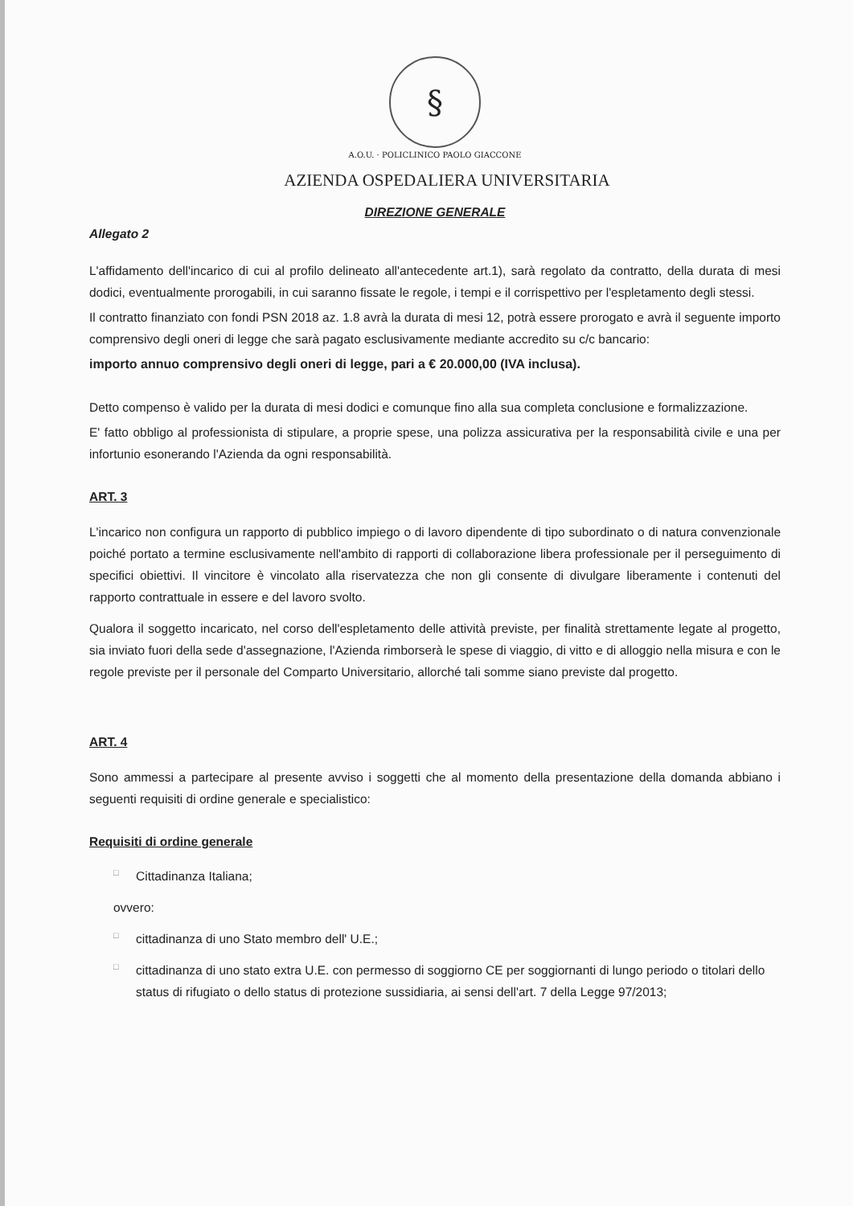§
A.O.U. · POLICLINICO PAOLO GIACCONE
AZIENDA OSPEDALIERA UNIVERSITARIA
DIREZIONE GENERALE
Allegato 2
L'affidamento dell'incarico di cui al profilo delineato all'antecedente art.1), sarà regolato da contratto, della durata di mesi dodici, eventualmente prorogabili, in cui saranno fissate le regole, i tempi e il corrispettivo per l'espletamento degli stessi.
Il contratto finanziato con fondi PSN 2018 az. 1.8 avrà la durata di mesi 12, potrà essere prorogato e avrà il seguente importo comprensivo degli oneri di legge che sarà pagato esclusivamente mediante accredito su c/c bancario:
importo annuo comprensivo degli oneri di legge, pari a € 20.000,00 (IVA inclusa).
Detto compenso è valido per la durata di mesi dodici e comunque fino alla sua completa conclusione e formalizzazione.
E' fatto obbligo al professionista di stipulare, a proprie spese, una polizza assicurativa per la responsabilità civile e una per infortunio esonerando l'Azienda da ogni responsabilità.
ART. 3
L'incarico non configura un rapporto di pubblico impiego o di lavoro dipendente di tipo subordinato o di natura convenzionale poiché portato a termine esclusivamente nell'ambito di rapporti di collaborazione libera professionale per il perseguimento di specifici obiettivi. Il vincitore è vincolato alla riservatezza che non gli consente di divulgare liberamente i contenuti del rapporto contrattuale in essere e del lavoro svolto.
Qualora il soggetto incaricato, nel corso dell'espletamento delle attività previste, per finalità strettamente legate al progetto, sia inviato fuori della sede d'assegnazione, l'Azienda rimborserà le spese di viaggio, di vitto e di alloggio nella misura e con le regole previste per il personale del Comparto Universitario, allorché tali somme siano previste dal progetto.
ART. 4
Sono ammessi a partecipare al presente avviso i soggetti che al momento della presentazione della domanda abbiano i seguenti requisiti di ordine generale e specialistico:
Requisiti di ordine generale
□ Cittadinanza Italiana;
ovvero:
□ cittadinanza di uno Stato membro dell' U.E.;
□ cittadinanza di uno stato extra U.E. con permesso di soggiorno CE per soggiornanti di lungo periodo o titolari dello status di rifugiato o dello status di protezione sussidiaria, ai sensi dell'art. 7 della Legge 97/2013;